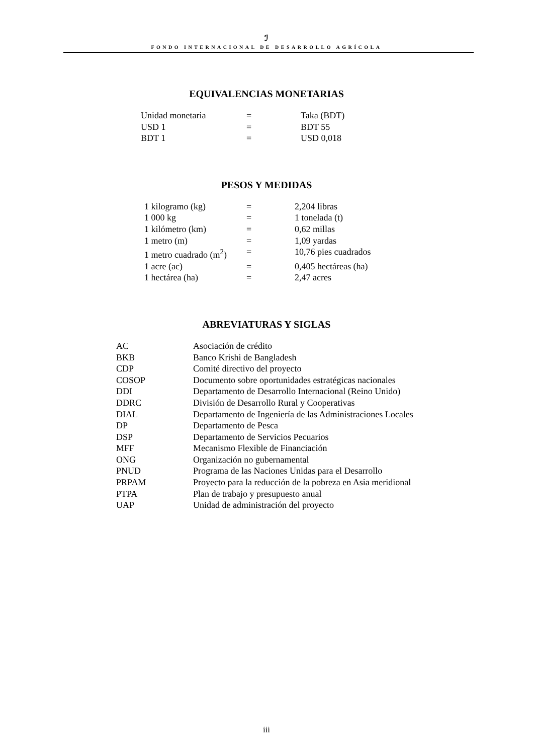ℐ
FONDO INTERNACIONAL DE DESARROLLO AGRÍCOLA
EQUIVALENCIAS MONETARIAS
| Unidad monetaria | = | Taka (BDT) |
| USD 1 | = | BDT 55 |
| BDT 1 | = | USD 0,018 |
PESOS Y MEDIDAS
| 1 kilogramo (kg) | = | 2,204 libras |
| 1 000 kg | = | 1 tonelada (t) |
| 1 kilómetro (km) | = | 0,62 millas |
| 1 metro (m) | = | 1,09 yardas |
| 1 metro cuadrado (m<sup>2</sup>) | = | 10,76 pies cuadrados |
| 1 acre (ac) | = | 0,405 hectáreas (ha) |
| 1 hectárea (ha) | = | 2,47 acres |
ABREVIATURAS Y SIGLAS
| AC | Asociación de crédito |
| BKB | Banco Krishi de Bangladesh |
| CDP | Comité directivo del proyecto |
| COSOP | Documento sobre oportunidades estratégicas nacionales |
| DDI | Departamento de Desarrollo Internacional (Reino Unido) |
| DDRC | División de Desarrollo Rural y Cooperativas |
| DIAL | Departamento de Ingeniería de las Administraciones Locales |
| DP | Departamento de Pesca |
| DSP | Departamento de Servicios Pecuarios |
| MFF | Mecanismo Flexible de Financiación |
| ONG | Organización no gubernamental |
| PNUD | Programa de las Naciones Unidas para el Desarrollo |
| PRPAM | Proyecto para la reducción de la pobreza en Asia meridional |
| PTPA | Plan de trabajo y presupuesto anual |
| UAP | Unidad de administración del proyecto |
iii